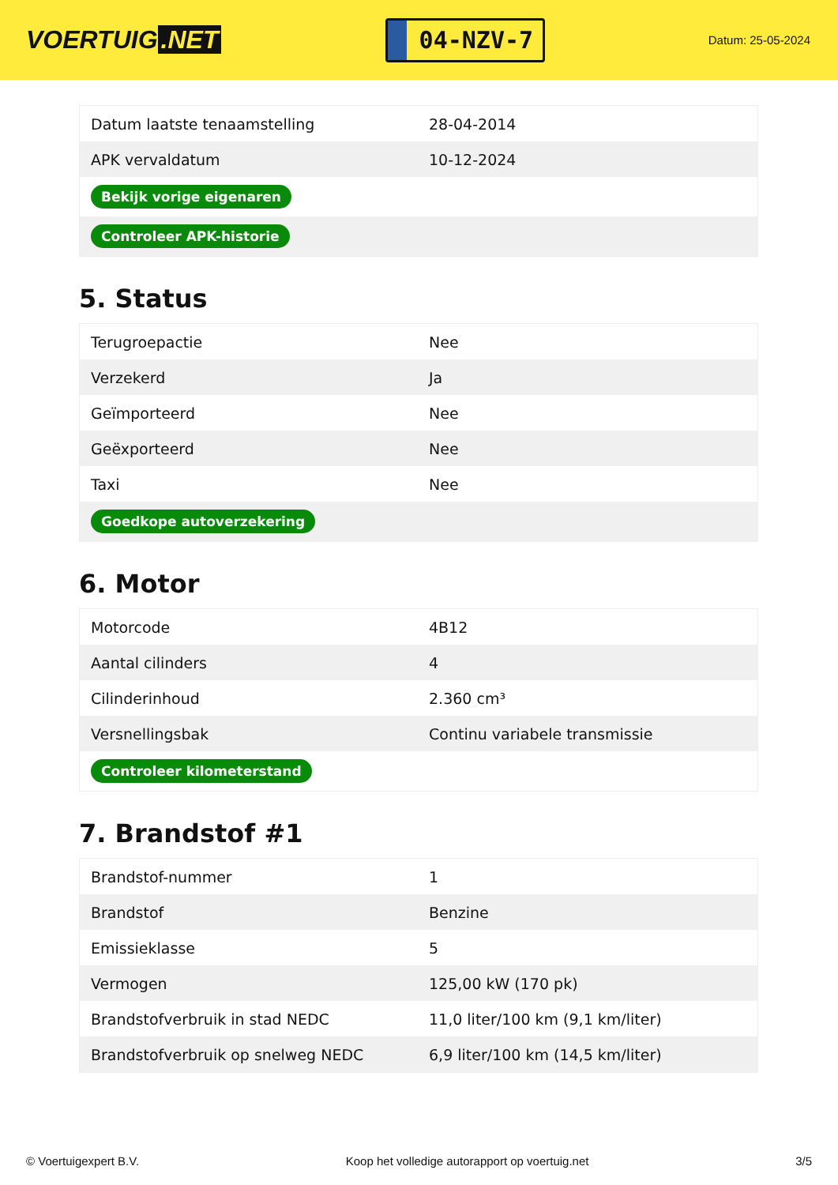VOERTUIG.NET
04-NZV-7
Datum: 25-05-2024
| Datum laatste tenaamstelling | 28-04-2014 |
| APK vervaldatum | 10-12-2024 |
| Bekijk vorige eigenaren | |
| Controleer APK-historie | |
5. Status
| Terugroepactie | Nee |
| Verzekerd | Ja |
| Geïmporteerd | Nee |
| Geëxporteerd | Nee |
| Taxi | Nee |
| Goedkope autoverzekering | |
6. Motor
| Motorcode | 4B12 |
| Aantal cilinders | 4 |
| Cilinderinhoud | 2.360 cm³ |
| Versnellingsbak | Continu variabele transmissie |
| Controleer kilometerstand | |
7. Brandstof #1
| Brandstof-nummer | 1 |
| Brandstof | Benzine |
| Emissieklasse | 5 |
| Vermogen | 125,00 kW (170 pk) |
| Brandstofverbruik in stad NEDC | 11,0 liter/100 km (9,1 km/liter) |
| Brandstofverbruik op snelweg NEDC | 6,9 liter/100 km (14,5 km/liter) |
© Voertuigexpert B.V. Koop het volledige autorapport op voertuig.net 3/5